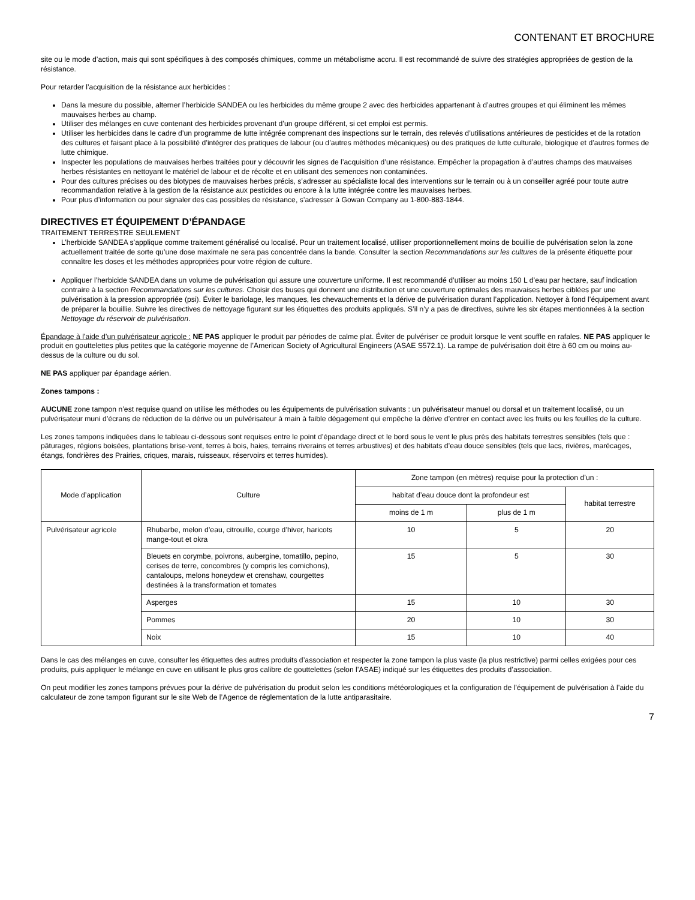CONTENANT ET BROCHURE
site ou le mode d’action, mais qui sont spécifiques à des composés chimiques, comme un métabolisme accru. Il est recommandé de suivre des stratégies appropriées de gestion de la résistance.
Pour retarder l’acquisition de la résistance aux herbicides :
Dans la mesure du possible, alterner l’herbicide SANDEA ou les herbicides du même groupe 2 avec des herbicides appartenant à d’autres groupes et qui éliminent les mêmes mauvaises herbes au champ.
Utiliser des mélanges en cuve contenant des herbicides provenant d’un groupe différent, si cet emploi est permis.
Utiliser les herbicides dans le cadre d’un programme de lutte intégrée comprenant des inspections sur le terrain, des relevés d’utilisations antérieures de pesticides et de la rotation des cultures et faisant place à la possibilité d’intégrer des pratiques de labour (ou d’autres méthodes mécaniques) ou des pratiques de lutte culturale, biologique et d’autres formes de lutte chimique.
Inspecter les populations de mauvaises herbes traitées pour y découvrir les signes de l’acquisition d’une résistance. Empêcher la propagation à d’autres champs des mauvaises herbes résistantes en nettoyant le matériel de labour et de récolte et en utilisant des semences non contaminées.
Pour des cultures précises ou des biotypes de mauvaises herbes précis, s’adresser au spécialiste local des interventions sur le terrain ou à un conseiller agréé pour toute autre recommandation relative à la gestion de la résistance aux pesticides ou encore à la lutte intégrée contre les mauvaises herbes.
Pour plus d’information ou pour signaler des cas possibles de résistance, s’adresser à Gowan Company au 1-800-883-1844.
DIRECTIVES ET ÉQUIPEMENT D’ÉPANDAGE
TRAITEMENT TERRESTRE SEULEMENT
L’herbicide SANDEA s’applique comme traitement généralisé ou localisé. Pour un traitement localisé, utiliser proportionnellement moins de bouillie de pulvérisation selon la zone actuellement traitée de sorte qu’une dose maximale ne sera pas concentrée dans la bande. Consulter la section Recommandations sur les cultures de la présente étiquette pour connaître les doses et les méthodes appropriées pour votre région de culture.
Appliquer l’herbicide SANDEA dans un volume de pulvérisation qui assure une couverture uniforme. Il est recommandé d’utiliser au moins 150 L d’eau par hectare, sauf indication contraire à la section Recommandations sur les cultures. Choisir des buses qui donnent une distribution et une couverture optimales des mauvaises herbes ciblées par une pulvérisation à la pression appropriée (psi). Éviter le bariolage, les manques, les chevauchements et la dérive de pulvérisation durant l’application. Nettoyer à fond l’équipement avant de préparer la bouillie. Suivre les directives de nettoyage figurant sur les étiquettes des produits appliqués. S’il n’y a pas de directives, suivre les six étapes mentionnées à la section Nettoyage du réservoir de pulvérisation.
Épandage à l’aide d’un pulvérisateur agricole : NE PAS appliquer le produit par périodes de calme plat. Éviter de pulvériser ce produit lorsque le vent souffle en rafales. NE PAS appliquer le produit en gouttelettes plus petites que la catégorie moyenne de l’American Society of Agricultural Engineers (ASAE S572.1). La rampe de pulvérisation doit être à 60 cm ou moins au-dessus de la culture ou du sol.
NE PAS appliquer par épandage aérien.
Zones tampons :
AUCUNE zone tampon n’est requise quand on utilise les méthodes ou les équipements de pulvérisation suivants : un pulvérisateur manuel ou dorsal et un traitement localisé, ou un pulvérisateur muni d’écrans de réduction de la dérive ou un pulvérisateur à main à faible dégagement qui empêche la dérive d’entrer en contact avec les fruits ou les feuilles de la culture.
Les zones tampons indiquées dans le tableau ci-dessous sont requises entre le point d’épandage direct et le bord sous le vent le plus près des habitats terrestres sensibles (tels que : pâturages, régions boisées, plantations brise-vent, terres à bois, haies, terrains riverains et terres arbustives) et des habitats d’eau douce sensibles (tels que lacs, rivières, marécages, étangs, fondrières des Prairies, criques, marais, ruisseaux, réservoirs et terres humides).
| Mode d’application | Culture | Zone tampon (en mètres) requise pour la protection d’un : | | |
| --- | --- | --- | --- | --- |
| | | habitat d’eau douce dont la profondeur est | | habitat terrestre |
| | | moins de 1 m | plus de 1 m | |
| Pulvérisateur agricole | Rhubarbe, melon d’eau, citrouille, courge d’hiver, haricots mange-tout et okra | 10 | 5 | 20 |
| | Bleuets en corymbe, poivrons, aubergine, tomatillo, pepino, cerises de terre, concombres (y compris les cornichons), cantaloups, melons honeydew et crenshaw, courgettes destinées à la transformation et tomates | 15 | 5 | 30 |
| | Asperges | 15 | 10 | 30 |
| | Pommes | 20 | 10 | 30 |
| | Noix | 15 | 10 | 40 |
Dans le cas des mélanges en cuve, consulter les étiquettes des autres produits d’association et respecter la zone tampon la plus vaste (la plus restrictive) parmi celles exigées pour ces produits, puis appliquer le mélange en cuve en utilisant le plus gros calibre de gouttelettes (selon l’ASAE) indiqué sur les étiquettes des produits d’association.
On peut modifier les zones tampons prévues pour la dérive de pulvérisation du produit selon les conditions météorologiques et la configuration de l’équipement de pulvérisation à l’aide du calculateur de zone tampon figurant sur le site Web de l’Agence de réglementation de la lutte antiparasitaire.
7